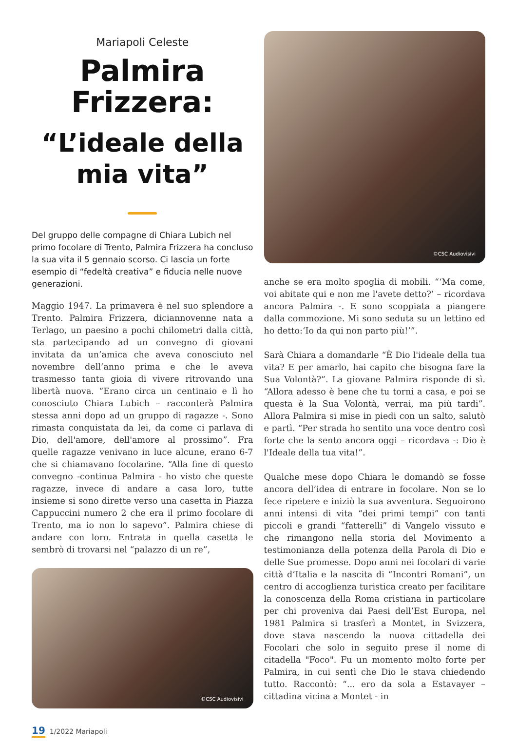Mariapoli Celeste
Palmira Frizzera:
“L’ideale della mia vita”
Del gruppo delle compagne di Chiara Lubich nel primo focolare di Trento, Palmira Frizzera ha concluso la sua vita il 5 gennaio scorso. Ci lascia un forte esempio di “fedeltà creativa” e fiducia nelle nuove generazioni.
Maggio 1947. La primavera è nel suo splendore a Trento. Palmira Frizzera, diciannovenne nata a Terlago, un paesino a pochi chilometri dalla città, sta partecipando ad un convegno di giovani invitata da un’amica che aveva conosciuto nel novembre dell’anno prima e che le aveva trasmesso tanta gioia di vivere ritrovando una libertà nuova. “Erano circa un centinaio e lì ho conosciuto Chiara Lubich – racconterà Palmira stessa anni dopo ad un gruppo di ragazze -. Sono rimasta conquistata da lei, da come ci parlava di Dio, dell'amore, dell'amore al prossimo”. Fra quelle ragazze venivano in luce alcune, erano 6-7 che si chiamavano focolarine. “Alla fine di questo convegno -continua Palmira - ho visto che queste ragazze, invece di andare a casa loro, tutte insieme si sono dirette verso una casetta in Piazza Cappuccini numero 2 che era il primo focolare di Trento, ma io non lo sapevo”. Palmira chiese di andare con loro. Entrata in quella casetta le sembrò di trovarsi nel “palazzo di un re”,
©CSC Audiovisivi
©CSC Audiovisivi
anche se era molto spoglia di mobili. “‘Ma come, voi abitate qui e non me l'avete detto?’ – ricordava ancora Palmira -. E sono scoppiata a piangere dalla commozione. Mi sono seduta su un lettino ed ho detto:‘Io da qui non parto più!’”.
Sarà Chiara a domandarle “È Dio l'ideale della tua vita? E per amarlo, hai capito che bisogna fare la Sua Volontà?”. La giovane Palmira risponde di sì. “Allora adesso è bene che tu torni a casa, e poi se questa è la Sua Volontà, verrai, ma più tardi”. Allora Palmira si mise in piedi con un salto, salutò e partì. “Per strada ho sentito una voce dentro così forte che la sento ancora oggi – ricordava -: Dio è l'Ideale della tua vita!”.
Qualche mese dopo Chiara le domandò se fosse ancora dell’idea di entrare in focolare. Non se lo fece ripetere e iniziò la sua avventura. Seguoirono anni intensi di vita “dei primi tempi” con tanti piccoli e grandi “fatterelli” di Vangelo vissuto e che rimangono nella storia del Movimento a testimonianza della potenza della Parola di Dio e delle Sue promesse. Dopo anni nei focolari di varie città d’Italia e la nascita di “Incontri Romani”, un centro di accoglienza turistica creato per facilitare la conoscenza della Roma cristiana in particolare per chi proveniva dai Paesi dell’Est Europa, nel 1981 Palmira si trasferì a Montet, in Svizzera, dove stava nascendo la nuova cittadella dei Focolari che solo in seguito prese il nome di citadella "Foco". Fu un momento molto forte per Palmira, in cui sentì che Dio le stava chiedendo tutto. Raccontò: “... ero da sola a Estavayer – cittadina vicina a Montet - in
19 1/2022 Mariapoli